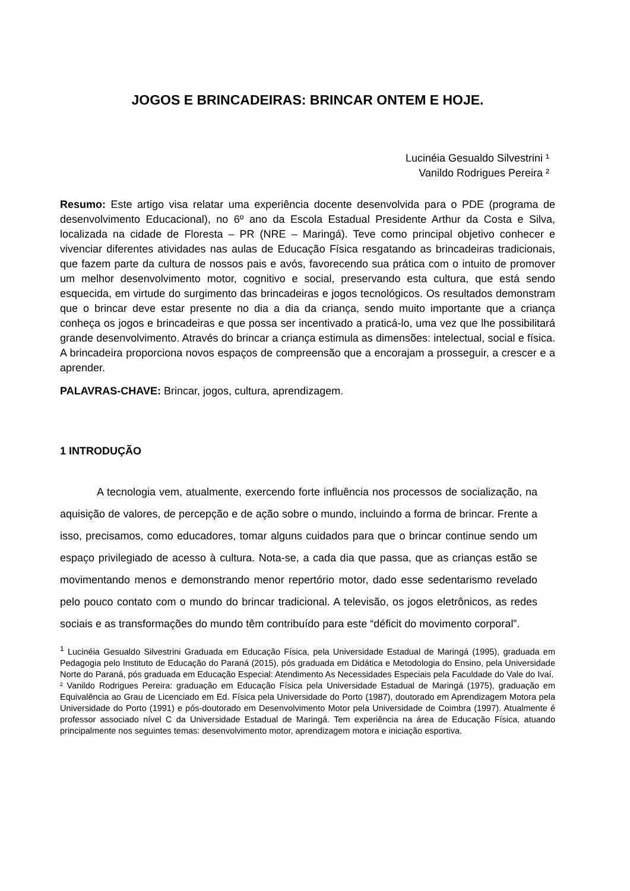JOGOS E BRINCADEIRAS: BRINCAR ONTEM E HOJE.
Lucinéia Gesualdo Silvestrini ¹
Vanildo Rodrigues Pereira ²
Resumo: Este artigo visa relatar uma experiência docente desenvolvida para o PDE (programa de desenvolvimento Educacional), no 6º ano da Escola Estadual Presidente Arthur da Costa e Silva, localizada na cidade de Floresta – PR (NRE – Maringá). Teve como principal objetivo conhecer e vivenciar diferentes atividades nas aulas de Educação Física resgatando as brincadeiras tradicionais, que fazem parte da cultura de nossos pais e avós, favorecendo sua prática com o intuito de promover um melhor desenvolvimento motor, cognitivo e social, preservando esta cultura, que está sendo esquecida, em virtude do surgimento das brincadeiras e jogos tecnológicos. Os resultados demonstram que o brincar deve estar presente no dia a dia da criança, sendo muito importante que a criança conheça os jogos e brincadeiras e que possa ser incentivado a praticá-lo, uma vez que lhe possibilitará grande desenvolvimento. Através do brincar a criança estimula as dimensões: intelectual, social e física. A brincadeira proporciona novos espaços de compreensão que a encorajam a prosseguir, a crescer e a aprender.
PALAVRAS-CHAVE: Brincar, jogos, cultura, aprendizagem.
1 INTRODUÇÃO
A tecnologia vem, atualmente, exercendo forte influência nos processos de socialização, na aquisição de valores, de percepção e de ação sobre o mundo, incluindo a forma de brincar. Frente a isso, precisamos, como educadores, tomar alguns cuidados para que o brincar continue sendo um espaço privilegiado de acesso à cultura. Nota-se, a cada dia que passa, que as crianças estão se movimentando menos e demonstrando menor repertório motor, dado esse sedentarismo revelado pelo pouco contato com o mundo do brincar tradicional. A televisão, os jogos eletrônicos, as redes sociais e as transformações do mundo têm contribuído para este “déficit do movimento corporal”.
<sup>1</sup> Lucinéia Gesualdo Silvestrini Graduada em Educação Física, pela Universidade Estadual de Maringá (1995), graduada em Pedagogia pelo Instituto de Educação do Paraná (2015), pós graduada em Didática e Metodologia do Ensino, pela Universidade Norte do Paraná, pós graduada em Educação Especial: Atendimento As Necessidades Especiais pela Faculdade do Vale do Ivaí.
² Vanildo Rodrigues Pereira: graduação em Educação Física pela Universidade Estadual de Maringá (1975), graduação em Equivalência ao Grau de Licenciado em Ed. Física pela Universidade do Porto (1987), doutorado em Aprendizagem Motora pela Universidade do Porto (1991) e pós-doutorado em Desenvolvimento Motor pela Universidade de Coimbra (1997). Atualmente é professor associado nível C da Universidade Estadual de Maringá. Tem experiência na área de Educação Física, atuando principalmente nos seguintes temas: desenvolvimento motor, aprendizagem motora e iniciação esportiva.